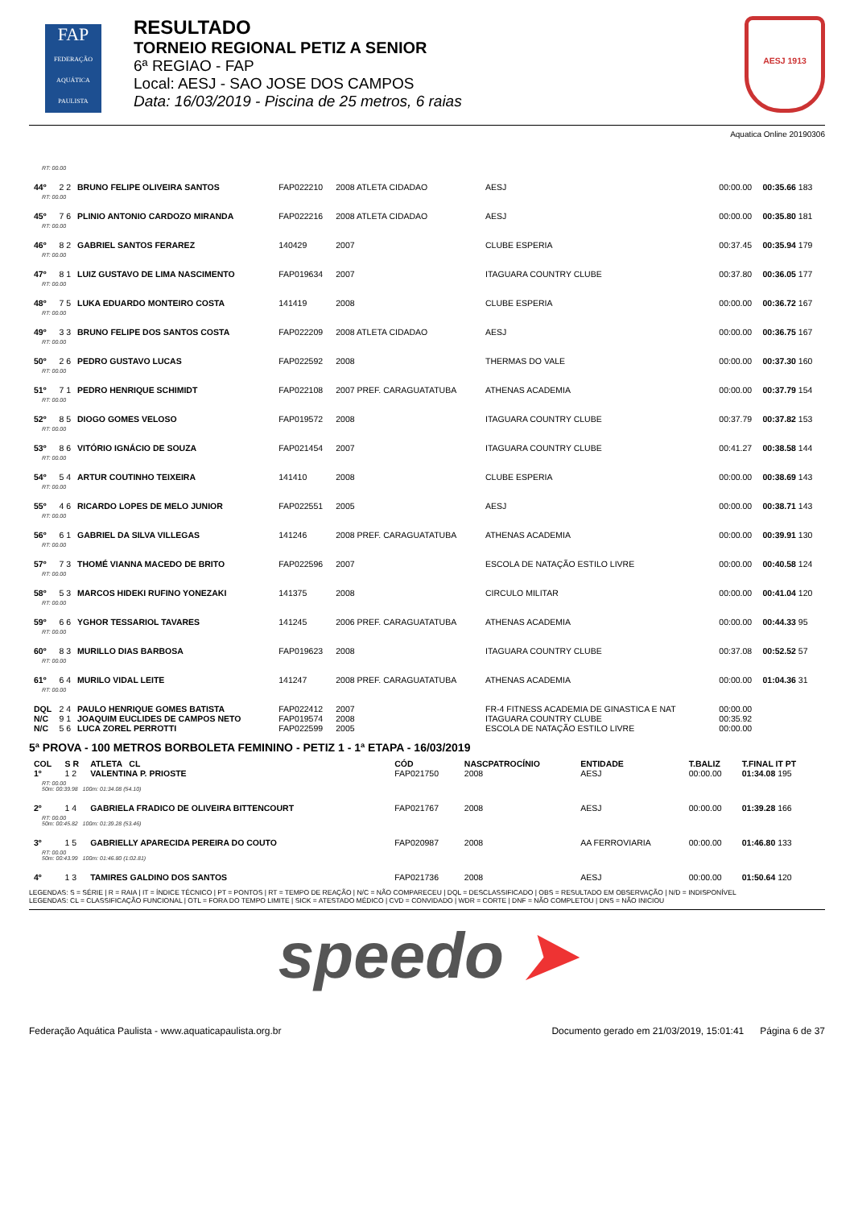FAP
FEDERAÇÃO AQUÁTICA PAULISTA
RESULTADO
TORNEIO REGIONAL PETIZ A SENIOR
6ª REGIAO - FAP
Local: AESJ - SAO JOSE DOS CAMPOS
Data: 16/03/2019 - Piscina de 25 metros, 6 raias
AESJ 1913
Aquatica Online 20190306
| RT: 00.00 | | | | | | | |
| 44º | 2 2 | BRUNO FELIPE OLIVEIRA SANTOS | FAP022210 | 2008 ATLETA CIDADAO | AESJ | 00:00.00 | 00:35.66 183 |
| RT: 00.00 | | | | | | | |
| 45º | 7 6 | PLINIO ANTONIO CARDOZO MIRANDA | FAP022216 | 2008 ATLETA CIDADAO | AESJ | 00:00.00 | 00:35.80 181 |
| RT: 00.00 | | | | | | | |
| 46º | 8 2 | GABRIEL SANTOS FERAREZ | 140429 | 2007 | CLUBE ESPERIA | 00:37.45 | 00:35.94 179 |
| RT: 00.00 | | | | | | | |
| 47º | 8 1 | LUIZ GUSTAVO DE LIMA NASCIMENTO | FAP019634 | 2007 | ITAGUARA COUNTRY CLUBE | 00:37.80 | 00:36.05 177 |
| RT: 00.00 | | | | | | | |
| 48º | 7 5 | LUKA EDUARDO MONTEIRO COSTA | 141419 | 2008 | CLUBE ESPERIA | 00:00.00 | 00:36.72 167 |
| RT: 00.00 | | | | | | | |
| 49º | 3 3 | BRUNO FELIPE DOS SANTOS COSTA | FAP022209 | 2008 ATLETA CIDADAO | AESJ | 00:00.00 | 00:36.75 167 |
| RT: 00.00 | | | | | | | |
| 50º | 2 6 | PEDRO GUSTAVO LUCAS | FAP022592 | 2008 | THERMAS DO VALE | 00:00.00 | 00:37.30 160 |
| RT: 00.00 | | | | | | | |
| 51º | 7 1 | PEDRO HENRIQUE SCHIMIDT | FAP022108 | 2007 PREF. CARAGUATATUBA | ATHENAS ACADEMIA | 00:00.00 | 00:37.79 154 |
| RT: 00.00 | | | | | | | |
| 52º | 8 5 | DIOGO GOMES VELOSO | FAP019572 | 2008 | ITAGUARA COUNTRY CLUBE | 00:37.79 | 00:37.82 153 |
| RT: 00.00 | | | | | | | |
| 53º | 8 6 | VITÓRIO IGNÁCIO DE SOUZA | FAP021454 | 2007 | ITAGUARA COUNTRY CLUBE | 00:41.27 | 00:38.58 144 |
| RT: 00.00 | | | | | | | |
| 54º | 5 4 | ARTUR COUTINHO TEIXEIRA | 141410 | 2008 | CLUBE ESPERIA | 00:00.00 | 00:38.69 143 |
| RT: 00.00 | | | | | | | |
| 55º | 4 6 | RICARDO LOPES DE MELO JUNIOR | FAP022551 | 2005 | AESJ | 00:00.00 | 00:38.71 143 |
| RT: 00.00 | | | | | | | |
| 56º | 6 1 | GABRIEL DA SILVA VILLEGAS | 141246 | 2008 PREF. CARAGUATATUBA | ATHENAS ACADEMIA | 00:00.00 | 00:39.91 130 |
| RT: 00.00 | | | | | | | |
| 57º | 7 3 | THOMÉ VIANNA MACEDO DE BRITO | FAP022596 | 2007 | ESCOLA DE NATAÇÃO ESTILO LIVRE | 00:00.00 | 00:40.58 124 |
| RT: 00.00 | | | | | | | |
| 58º | 5 3 | MARCOS HIDEKI RUFINO YONEZAKI | 141375 | 2008 | CIRCULO MILITAR | 00:00.00 | 00:41.04 120 |
| RT: 00.00 | | | | | | | |
| 59º | 6 6 | YGHOR TESSARIOL TAVARES | 141245 | 2006 PREF. CARAGUATATUBA | ATHENAS ACADEMIA | 00:00.00 | 00:44.33 95 |
| RT: 00.00 | | | | | | | |
| 60º | 8 3 | MURILLO DIAS BARBOSA | FAP019623 | 2008 | ITAGUARA COUNTRY CLUBE | 00:37.08 | 00:52.52 57 |
| RT: 00.00 | | | | | | | |
| 61º | 6 4 | MURILO VIDAL LEITE | 141247 | 2008 PREF. CARAGUATATUBA | ATHENAS ACADEMIA | 00:00.00 | 01:04.36 31 |
| RT: 00.00 | | | | | | | |
| DQL | 2 4 | PAULO HENRIQUE GOMES BATISTA | FAP022412 | 2007 | FR-4 FITNESS ACADEMIA DE GINASTICA E NAT | 00:00.00 | |
| N/C | 9 1 | JOAQUIM EUCLIDES DE CAMPOS NETO | FAP019574 | 2008 | ITAGUARA COUNTRY CLUBE | 00:35.92 | |
| N/C | 5 6 | LUCA ZOREL PERROTTI | FAP022599 | 2005 | ESCOLA DE NATAÇÃO ESTILO LIVRE | 00:00.00 | |
5ª PROVA - 100 METROS BORBOLETA FEMININO - PETIZ 1 - 1ª ETAPA - 16/03/2019
| COL | S R | ATLETA CL | CÓD | NASCPATROCÍNIO | ENTIDADE | T.BALIZ | T.FINAL IT PT |
| --- | --- | --- | --- | --- | --- | --- | --- |
| 1º | 1 2 | VALENTINA P. PRIOSTE | FAP021750 | 2008 | AESJ | 00:00.00 | 01:34.08 195 |
| RT: 00.00 50m: 00:39.98 100m: 01:34.08 (54.10) | | | | | | | |
| 2º | 1 4 | GABRIELA FRADICO DE OLIVEIRA BITTENCOURT | FAP021767 | 2008 | AESJ | 00:00.00 | 01:39.28 166 |
| RT: 00.00 50m: 00:45.82 100m: 01:39.28 (53.46) | | | | | | | |
| 3º | 1 5 | GABRIELLY APARECIDA PEREIRA DO COUTO | FAP020987 | 2008 | AA FERROVIARIA | 00:00.00 | 01:46.80 133 |
| RT: 00.00 50m: 00:43.99 100m: 01:46.80 (1:02.81) | | | | | | | |
| 4º | 1 3 | TAMIRES GALDINO DOS SANTOS | FAP021736 | 2008 | AESJ | 00:00.00 | 01:50.64 120 |
LEGENDAS: S = SÉRIE | R = RAIA | IT = ÍNDICE TÉCNICO | PT = PONTOS | RT = TEMPO DE REAÇÃO | N/C = NÃO COMPARECEU | DQL = DESCLASSIFICADO | OBS = RESULTADO EM OBSERVAÇÃO | N/D = INDISPONÍVEL
LEGENDAS: CL = CLASSIFICAÇÃO FUNCIONAL | OTL = FORA DO TEMPO LIMITE | SICK = ATESTADO MÉDICO | CVD = CONVIDADO | WDR = CORTE | DNF = NÃO COMPLETOU | DNS = NÃO INICIOU
speedo ➤
Federação Aquática Paulista - www.aquaticapaulista.org.br Documento gerado em 21/03/2019, 15:01:41 Página 6 de 37